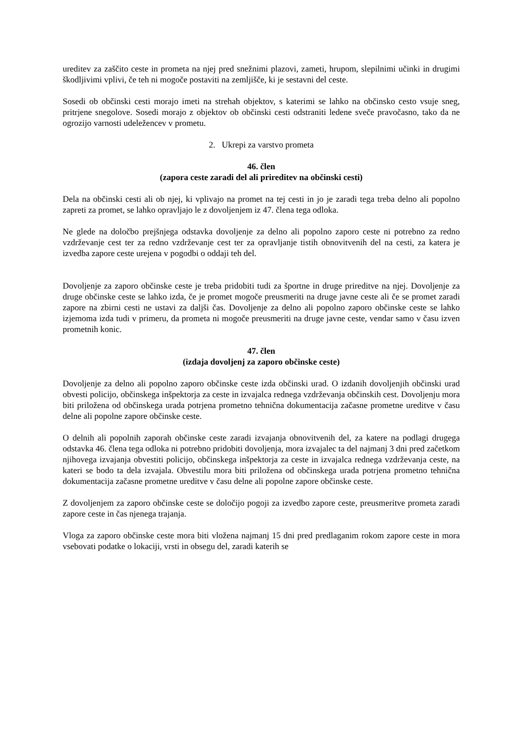ureditev za zaščito ceste in prometa na njej pred snežnimi plazovi, zameti, hrupom, slepilnimi učinki in drugimi škodljivimi vplivi, če teh ni mogoče postaviti na zemljišče, ki je sestavni del ceste.
Sosedi ob občinski cesti morajo imeti na strehah objektov, s katerimi se lahko na občinsko cesto vsuje sneg, pritrjene snegolove. Sosedi morajo z objektov ob občinski cesti odstraniti ledene sveče pravočasno, tako da ne ogrozijo varnosti udeležencev v prometu.
2. Ukrepi za varstvo prometa
46. člen
(zapora ceste zaradi del ali prireditev na občinski cesti)
Dela na občinski cesti ali ob njej, ki vplivajo na promet na tej cesti in jo je zaradi tega treba delno ali popolno zapreti za promet, se lahko opravljajo le z dovoljenjem iz 47. člena tega odloka.
Ne glede na določbo prejšnjega odstavka dovoljenje za delno ali popolno zaporo ceste ni potrebno za redno vzdrževanje cest ter za redno vzdrževanje cest ter za opravljanje tistih obnovitvenih del na cesti, za katera je izvedba zapore ceste urejena v pogodbi o oddaji teh del.
Dovoljenje za zaporo občinske ceste je treba pridobiti tudi za športne in druge prireditve na njej. Dovoljenje za druge občinske ceste se lahko izda, če je promet mogoče preusmeriti na druge javne ceste ali če se promet zaradi zapore na zbirni cesti ne ustavi za daljši čas. Dovoljenje za delno ali popolno zaporo občinske ceste se lahko izjemoma izda tudi v primeru, da prometa ni mogoče preusmeriti na druge javne ceste, vendar samo v času izven prometnih konic.
47. člen
(izdaja dovoljenj za zaporo občinske ceste)
Dovoljenje za delno ali popolno zaporo občinske ceste izda občinski urad. O izdanih dovoljenjih občinski urad obvesti policijo, občinskega inšpektorja za ceste in izvajalca rednega vzdrževanja občinskih cest. Dovoljenju mora biti priložena od občinskega urada potrjena prometno tehnična dokumentacija začasne prometne ureditve v času delne ali popolne zapore občinske ceste.
O delnih ali popolnih zaporah občinske ceste zaradi izvajanja obnovitvenih del, za katere na podlagi drugega odstavka 46. člena tega odloka ni potrebno pridobiti dovoljenja, mora izvajalec ta del najmanj 3 dni pred začetkom njihovega izvajanja obvestiti policijo, občinskega inšpektorja za ceste in izvajalca rednega vzdrževanja ceste, na kateri se bodo ta dela izvajala. Obvestilu mora biti priložena od občinskega urada potrjena prometno tehnična dokumentacija začasne prometne ureditve v času delne ali popolne zapore občinske ceste.
Z dovoljenjem za zaporo občinske ceste se določijo pogoji za izvedbo zapore ceste, preusmeritve prometa zaradi zapore ceste in čas njenega trajanja.
Vloga za zaporo občinske ceste mora biti vložena najmanj 15 dni pred predlaganim rokom zapore ceste in mora vsebovati podatke o lokaciji, vrsti in obsegu del, zaradi katerih se